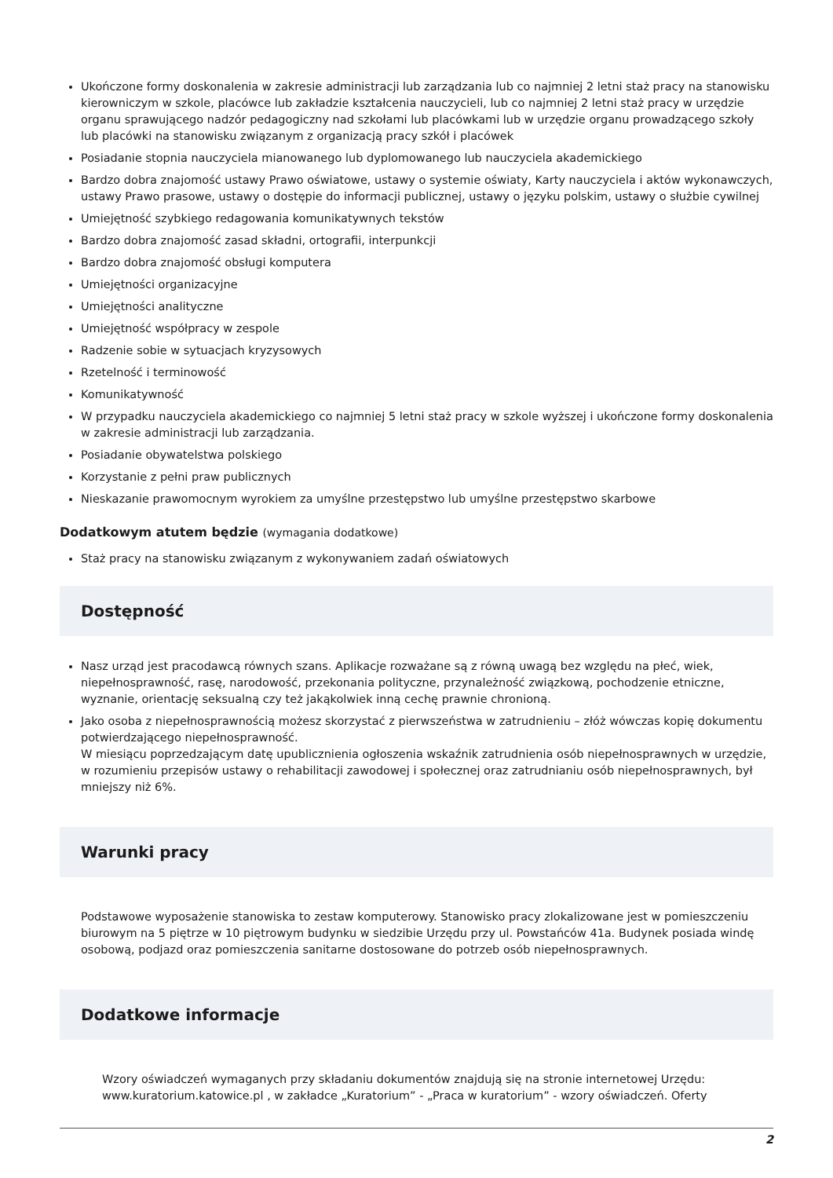Ukończone formy doskonalenia w zakresie administracji lub zarządzania lub co najmniej 2 letni staż pracy na stanowisku kierowniczym w szkole, placówce lub zakładzie kształcenia nauczycieli, lub co najmniej 2 letni staż pracy w urzędzie organu sprawującego nadzór pedagogiczny nad szkołami lub placówkami lub w urzędzie organu prowadzącego szkoły lub placówki na stanowisku związanym z organizacją pracy szkół i placówek
Posiadanie stopnia nauczyciela mianowanego lub dyplomowanego lub nauczyciela akademickiego
Bardzo dobra znajomość ustawy Prawo oświatowe, ustawy o systemie oświaty, Karty nauczyciela i aktów wykonawczych, ustawy Prawo prasowe, ustawy o dostępie do informacji publicznej, ustawy o języku polskim, ustawy o służbie cywilnej
Umiejętność szybkiego redagowania komunikatywnych tekstów
Bardzo dobra znajomość zasad składni, ortografii, interpunkcji
Bardzo dobra znajomość obsługi komputera
Umiejętności organizacyjne
Umiejętności analityczne
Umiejętność współpracy w zespole
Radzenie sobie w sytuacjach kryzysowych
Rzetelność i terminowość
Komunikatywność
W przypadku nauczyciela akademickiego co najmniej 5 letni staż pracy w szkole wyższej i ukończone formy doskonalenia w zakresie administracji lub zarządzania.
Posiadanie obywatelstwa polskiego
Korzystanie z pełni praw publicznych
Nieskazanie prawomocnym wyrokiem za umyślne przestępstwo lub umyślne przestępstwo skarbowe
Dodatkowym atutem będzie (wymagania dodatkowe)
Staż pracy na stanowisku związanym z wykonywaniem zadań oświatowych
Dostępność
Nasz urząd jest pracodawcą równych szans. Aplikacje rozważane są z równą uwagą bez względu na płeć, wiek, niepełnosprawność, rasę, narodowość, przekonania polityczne, przynależność związkową, pochodzenie etniczne, wyznanie, orientację seksualną czy też jakąkolwiek inną cechę prawnie chronioną.
Jako osoba z niepełnosprawnością możesz skorzystać z pierwszeństwa w zatrudnieniu – złóż wówczas kopię dokumentu potwierdzającego niepełnosprawność.
W miesiącu poprzedzającym datę upublicznienia ogłoszenia wskaźnik zatrudnienia osób niepełnosprawnych w urzędzie, w rozumieniu przepisów ustawy o rehabilitacji zawodowej i społecznej oraz zatrudnianiu osób niepełnosprawnych, był mniejszy niż 6%.
Warunki pracy
Podstawowe wyposażenie stanowiska to zestaw komputerowy. Stanowisko pracy zlokalizowane jest w pomieszczeniu biurowym na 5 piętrze w 10 piętrowym budynku w siedzibie Urzędu przy ul. Powstańców 41a. Budynek posiada windę osobową, podjazd oraz pomieszczenia sanitarne dostosowane do potrzeb osób niepełnosprawnych.
Dodatkowe informacje
Wzory oświadczeń wymaganych przy składaniu dokumentów znajdują się na stronie internetowej Urzędu: www.kuratorium.katowice.pl , w zakładce „Kuratorium” - „Praca w kuratorium” - wzory oświadczeń. Oferty
2